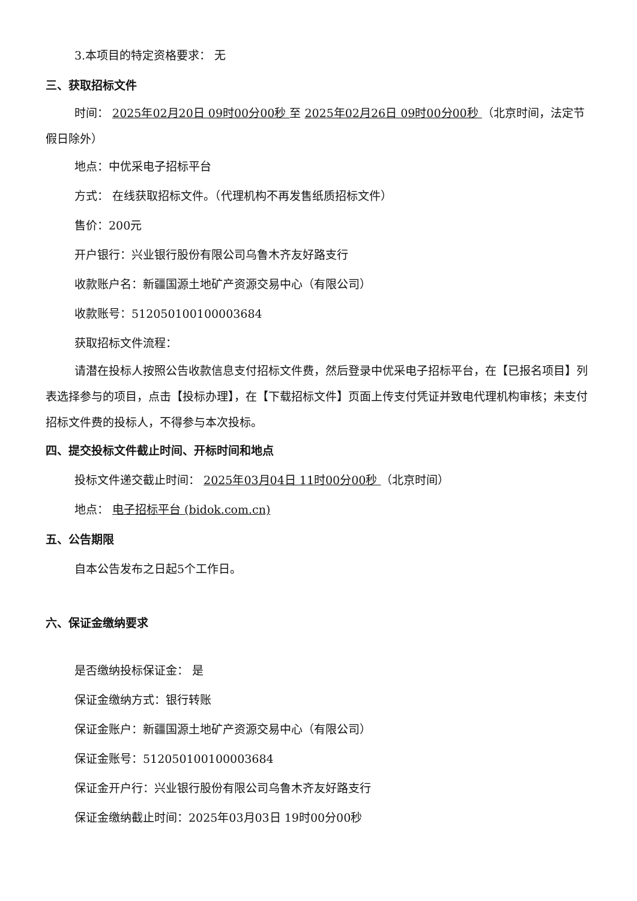3.本项目的特定资格要求： 无
三、获取招标文件
时间： 2025年02月20日 09时00分00秒 至 2025年02月26日 09时00分00秒 （北京时间，法定节假日除外）
地点：中优采电子招标平台
方式： 在线获取招标文件。（代理机构不再发售纸质招标文件）
售价：200元
开户银行：兴业银行股份有限公司乌鲁木齐友好路支行
收款账户名：新疆国源土地矿产资源交易中心（有限公司）
收款账号：512050100100003684
获取招标文件流程：
请潜在投标人按照公告收款信息支付招标文件费，然后登录中优采电子招标平台，在【已报名项目】列表选择参与的项目，点击【投标办理】，在【下载招标文件】页面上传支付凭证并致电代理机构审核；未支付招标文件费的投标人，不得参与本次投标。
四、提交投标文件截止时间、开标时间和地点
投标文件递交截止时间： 2025年03月04日 11时00分00秒 （北京时间）
地点： 电子招标平台 (bidok.com.cn)
五、公告期限
自本公告发布之日起5个工作日。
六、保证金缴纳要求
是否缴纳投标保证金： 是
保证金缴纳方式：银行转账
保证金账户：新疆国源土地矿产资源交易中心（有限公司）
保证金账号：512050100100003684
保证金开户行：兴业银行股份有限公司乌鲁木齐友好路支行
保证金缴纳截止时间：2025年03月03日 19时00分00秒